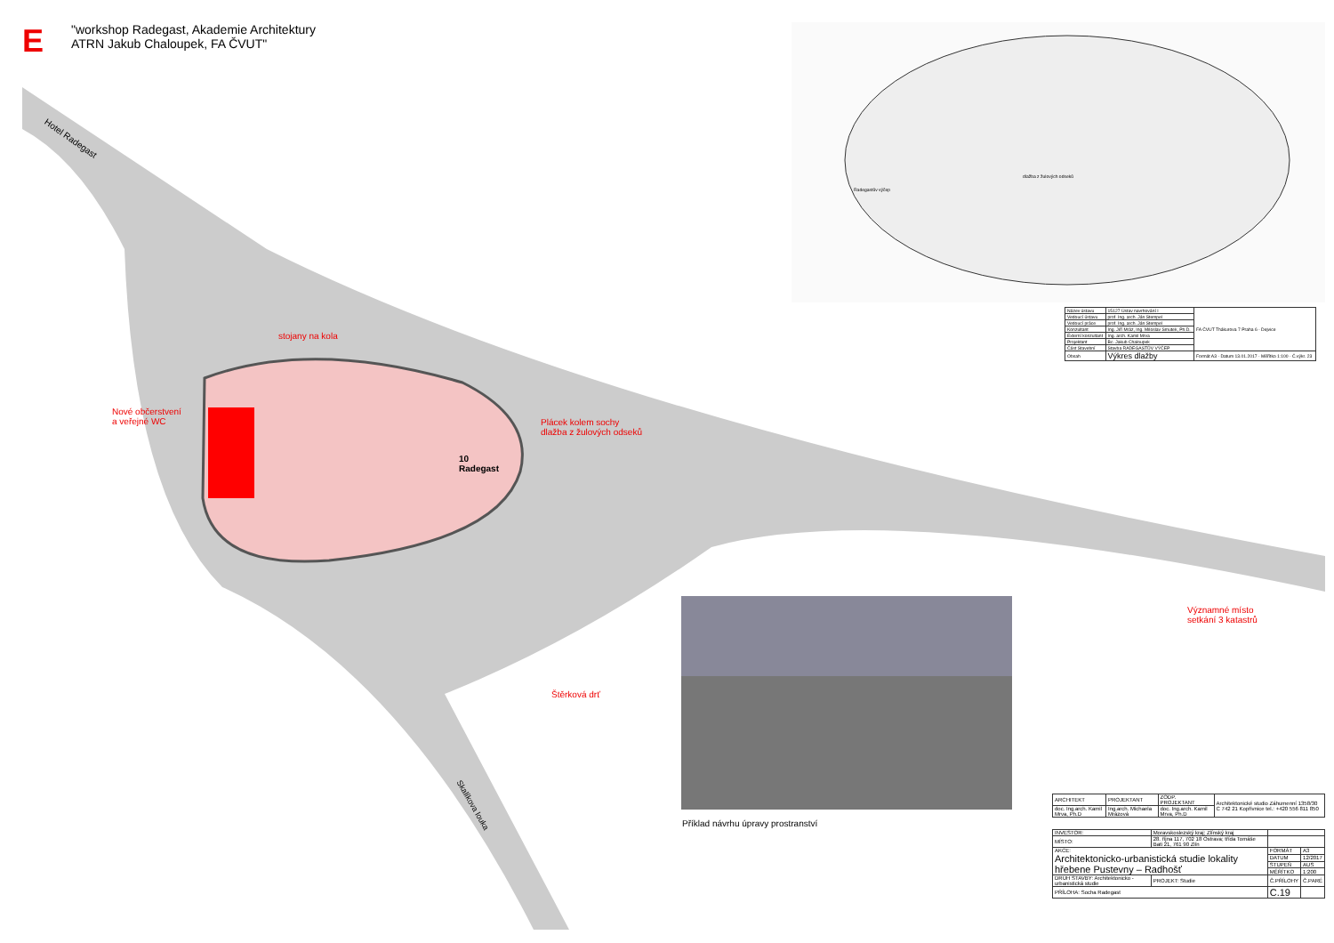E
"workshop Radegast, Akademie Architektury
ATRN Jakub Chaloupek, FA ČVUT"
Hotel Radegast
stojany na kola
Nové občerstvení
a veřejné WC
Plácek kolem sochy
dlažba z žulových odseků
10
Radegast
Štěrková drť
Významné místo
setkání 3 katastrů
Skalíkova louka
Příklad návrhu úpravy prostranství
Radegastův výčep
dlažba z žulových odseků
| Název ústavu | 15127 Ústav navrhování I | FA ČVUT Thákurova 7 Praha 6 - Dejvice |
| Vedoucí ústavu | prof. Ing. arch. Ján Stempel | |
| Vedoucí práce | prof. Ing. arch. Ján Stempel | |
| Konzultant | Ing. Jiří Mráz, Ing. Miloslav Smutek, Ph.D. | |
| Externí konzultant | Ing. arch. Kamil Mrva | |
| Projektant | Bc. Jakub Chaloupek | |
| Část Stavební | Stavba RADEGASTŮV VÝČEP | |
| Obsah | Výkres dlažby | Formát A3 · Datum 13.01.2017 · Měřítko 1:100 · Č.výkr. 23 |
| ARCHITEKT | PROJEKTANT | ZODP. PROJEKTANT | Architektonické studio Záhumenní 1358/30 C 742 21 Kopřivnice tel.: +420 556 811 850 |
| doc. Ing.arch. Kamil Mrva, Ph.D | Ing.arch. Michaela Mrázová | doc. Ing.arch. Kamil Mrva, Ph.D | |
| INVESTOR: | Moravskoslezský kraj; Zlínský kraj | | | |
| MÍSTO: | 28. října 117, 702 18 Ostrava; třída Tomáše Bati 21, 761 90 Zlín | | | |
| AKCE: Architektonicko-urbanistická studie lokality hřebene Pustevny – Radhošť | | | FORMÁT | A3 |
| | | | DATUM | 12/2017 |
| | | | STUPEŇ | AUS |
| | | | MĚŘÍTKO | 1:200 |
| DRUH STAVBY: Architektonicko - urbanistická studie | | PROJEKT: Studie | Č.PŘÍLOHY | Č.PARÉ |
| PŘÍLOHA: Socha Radegast | | | C.19 | |